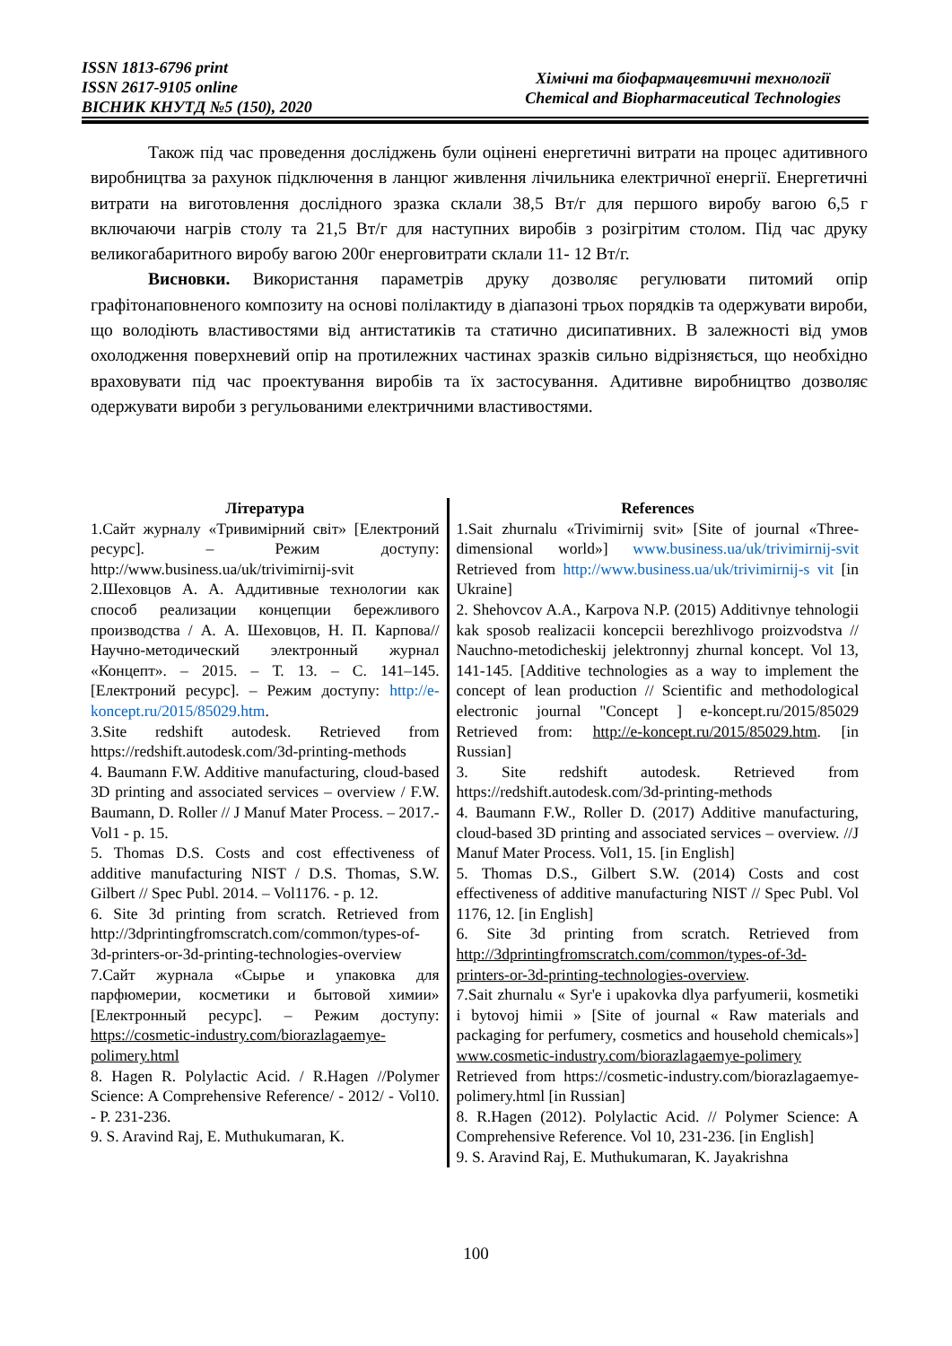ISSN 1813-6796 print
ISSN 2617-9105 online
ВІСНИК КНУТД №5 (150), 2020
Хімічні та біофармацевтичні технології
Chemical and Biopharmaceutical Technologies
Також під час проведення досліджень були оцінені енергетичні витрати на процес адитивного виробництва за рахунок підключення в ланцюг живлення лічильника електричної енергії. Енергетичні витрати на виготовлення дослідного зразка склали 38,5 Вт/г для першого виробу вагою 6,5 г включаючи нагрів столу та 21,5 Вт/г для наступних виробів з розігрітим столом. Під час друку великогабаритного виробу вагою 200г енерговитрати склали 11- 12 Вт/г.
Висновки. Використання параметрів друку дозволяє регулювати питомий опір графітонаповненого композиту на основі полілактиду в діапазоні трьох порядків та одержувати вироби, що володіють властивостями від антистатиків та статично дисипативних. В залежності від умов охолодження поверхневий опір на протилежних частинах зразків сильно відрізняється, що необхідно враховувати під час проектування виробів та їх застосування. Адитивне виробництво дозволяє одержувати вироби з регульованими електричними властивостями.
Література
1.Сайт журналу «Тривимірний світ» [Електроний ресурс]. – Режим доступу: http://www.business.ua/uk/trivimirnij-svit
2.Шеховцов А. А. Аддитивные технологии как способ реализации концепции бережливого производства / А. А. Шеховцов, Н. П. Карпова// Научно-методический электронный журнал «Концепт». – 2015. – Т. 13. – С. 141–145. [Електроний ресурс]. – Режим доступу: http://e-koncept.ru/2015/85029.htm.
3.Site redshift autodesk. Retrieved from https://redshift.autodesk.com/3d-printing-methods
4. Baumann F.W. Additive manufacturing, cloud-based 3D printing and associated services – overview / F.W. Baumann, D. Roller // J Manuf Mater Process. – 2017.- Vol1 - p. 15.
5. Thomas D.S. Costs and cost effectiveness of additive manufacturing NIST / D.S. Thomas, S.W. Gilbert // Spec Publ. 2014. – Vol1176. - p. 12.
6. Site 3d printing from scratch. Retrieved from http://3dprintingfromscratch.com/common/types-of-3d-printers-or-3d-printing-technologies-overview
7.Сайт журнала «Сырье и упаковка для парфюмерии, косметики и бытовой химии» [Електронный ресурс]. – Режим доступу: https://cosmetic-industry.com/biorazlagaemye-polimery.html
8. Hagen R. Polylactic Acid. / R.Hagen //Polymer Science: A Comprehensive Reference/ - 2012/ - Vol10. - P. 231-236.
9. S. Aravind Raj, E. Muthukumaran, K.
References
1.Sait zhurnalu «Trivimirnij svit» [Site of journal «Three-dimensional world»] www.business.ua/uk/trivimirnij-svit Retrieved from http://www.business.ua/uk/trivimirnij-s vit [in Ukraine]
2. Shehovcov A.A., Karpova N.P. (2015) Additivnye tehnologii kak sposob realizacii koncepcii berezhlivogo proizvodstva // Nauchno-metodicheskij jelektronnyj zhurnal koncept. Vol 13, 141-145. [Additive technologies as a way to implement the concept of lean production // Scientific and methodological electronic journal "Concept ] e-koncept.ru/2015/85029 Retrieved from: http://e-koncept.ru/2015/85029.htm. [in Russian]
3. Site redshift autodesk. Retrieved from https://redshift.autodesk.com/3d-printing-methods
4. Baumann F.W., Roller D. (2017) Additive manufacturing, cloud-based 3D printing and associated services – overview. //J Manuf Mater Process. Vol1, 15. [in English]
5. Thomas D.S., Gilbert S.W. (2014) Costs and cost effectiveness of additive manufacturing NIST // Spec Publ. Vol 1176, 12. [in English]
6. Site 3d printing from scratch. Retrieved from http://3dprintingfromscratch.com/common/types-of-3d-printers-or-3d-printing-technologies-overview.
7.Sait zhurnalu « Syr'e i upakovka dlya parfyumerii, kosmetiki i bytovoj himii » [Site of journal « Raw materials and packaging for perfumery, cosmetics and household chemicals»] www.cosmetic-industry.com/biorazlagaemye-polimery Retrieved from https://cosmetic-industry.com/biorazlagaemye-polimery.html [in Russian]
8. R.Hagen (2012). Polylactic Acid. // Polymer Science: A Comprehensive Reference. Vol 10, 231-236. [in English]
9. S. Aravind Raj, E. Muthukumaran, K. Jayakrishna
100